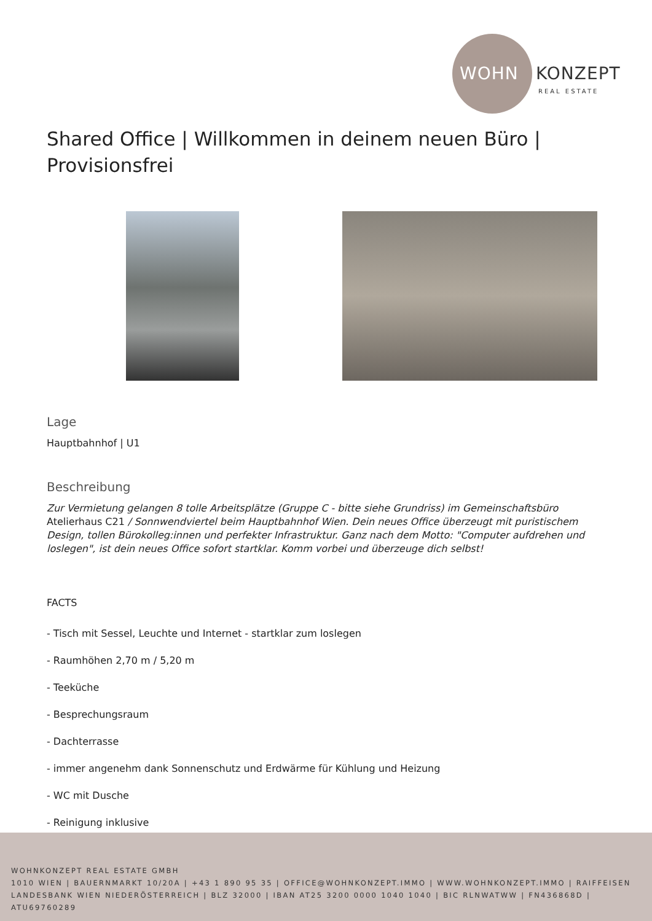WOHN KONZEPT
REAL ESTATE
Shared Office | Willkommen in deinem neuen Büro | Provisionsfrei
Lage
Hauptbahnhof | U1
Beschreibung
Zur Vermietung gelangen 8 tolle Arbeitsplätze (Gruppe C - bitte siehe Grundriss) im Gemeinschaftsbüro Atelierhaus C21 / Sonnwendviertel beim Hauptbahnhof Wien. Dein neues Office überzeugt mit puristischem Design, tollen Bürokolleg:innen und perfekter Infrastruktur. Ganz nach dem Motto: "Computer aufdrehen und loslegen", ist dein neues Office sofort startklar. Komm vorbei und überzeuge dich selbst!
FACTS
- Tisch mit Sessel, Leuchte und Internet - startklar zum loslegen
- Raumhöhen 2,70 m / 5,20 m
- Teeküche
- Besprechungsraum
- Dachterrasse
- immer angenehm dank Sonnenschutz und Erdwärme für Kühlung und Heizung
- WC mit Dusche
- Reinigung inklusive
WOHNKONZEPT REAL ESTATE GMBH
1010 WIEN | BAUERNMARKT 10/20A | +43 1 890 95 35 | OFFICE@WOHNKONZEPT.IMMO | WWW.WOHNKONZEPT.IMMO | RAIFFEISEN
LANDESBANK WIEN NIEDERÖSTERREICH | BLZ 32000 | IBAN AT25 3200 0000 1040 1040 | BIC RLNWATWW | FN436868D | ATU69760289